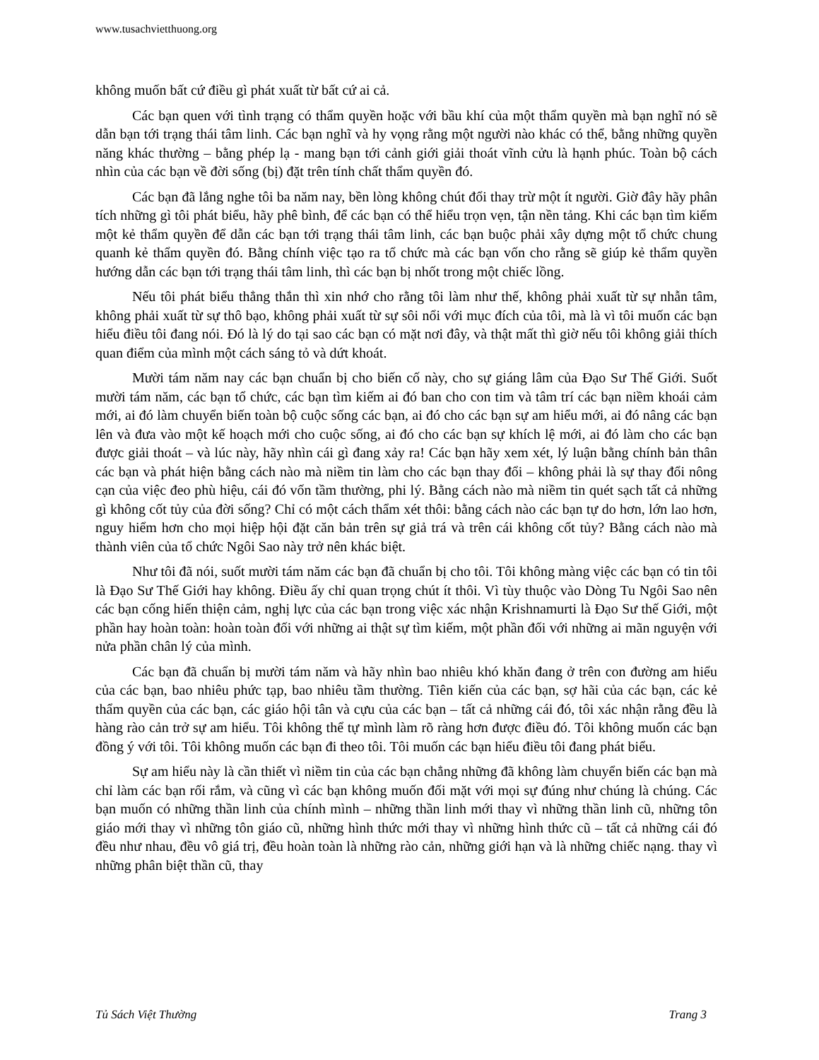www.tusachvietthuong.org
không muốn bất cứ điều gì phát xuất từ bất cứ ai cả.
Các bạn quen với tình trạng có thẩm quyền hoặc với bầu khí của một thẩm quyền mà bạn nghĩ nó sẽ dẫn bạn tới trạng thái tâm linh. Các bạn nghĩ và hy vọng rằng một người nào khác có thể, bằng những quyền năng khác thường – bằng phép lạ - mang bạn tới cảnh giới giải thoát vĩnh cửu là hạnh phúc. Toàn bộ cách nhìn của các bạn về đời sống (bị) đặt trên tính chất thẩm quyền đó.
Các bạn đã lắng nghe tôi ba năm nay, bền lòng không chút đổi thay trừ một ít người. Giờ đây hãy phân tích những gì tôi phát biểu, hãy phê bình, để các bạn có thể hiểu trọn vẹn, tận nền tảng. Khi các bạn tìm kiếm một kẻ thẩm quyền để dẫn các bạn tới trạng thái tâm linh, các bạn buộc phải xây dựng một tổ chức chung quanh kẻ thẩm quyền đó. Bằng chính việc tạo ra tổ chức mà các bạn vốn cho rằng sẽ giúp kẻ thẩm quyền hướng dẫn các bạn tới trạng thái tâm linh, thì các bạn bị nhốt trong một chiếc lồng.
Nếu tôi phát biểu thẳng thắn thì xin nhớ cho rằng tôi làm như thế, không phải xuất từ sự nhẫn tâm, không phải xuất từ sự thô bạo, không phải xuất từ sự sôi nổi với mục đích của tôi, mà là vì tôi muốn các bạn hiểu điều tôi đang nói. Đó là lý do tại sao các bạn có mặt nơi đây, và thật mất thì giờ nếu tôi không giải thích quan điểm của mình một cách sáng tỏ và dứt khoát.
Mười tám năm nay các bạn chuẩn bị cho biến cố này, cho sự giáng lâm của Đạo Sư Thế Giới. Suốt mười tám năm, các bạn tổ chức, các bạn tìm kiếm ai đó ban cho con tim và tâm trí các bạn niềm khoái cảm mới, ai đó làm chuyển biến toàn bộ cuộc sống các bạn, ai đó cho các bạn sự am hiểu mới, ai đó nâng các bạn lên và đưa vào một kế hoạch mới cho cuộc sống, ai đó cho các bạn sự khích lệ mới, ai đó làm cho các bạn được giải thoát – và lúc này, hãy nhìn cái gì đang xảy ra! Các bạn hãy xem xét, lý luận bằng chính bản thân các bạn và phát hiện bằng cách nào mà niềm tin làm cho các bạn thay đổi – không phải là sự thay đổi nông cạn của việc đeo phù hiệu, cái đó vốn tầm thường, phi lý. Bằng cách nào mà niềm tin quét sạch tất cả những gì không cốt tủy của đời sống? Chỉ có một cách thẩm xét thôi: bằng cách nào các bạn tự do hơn, lớn lao hơn, nguy hiểm hơn cho mọi hiệp hội đặt căn bản trên sự giả trá và trên cái không cốt tủy? Bằng cách nào mà thành viên của tổ chức Ngôi Sao này trở nên khác biệt.
Như tôi đã nói, suốt mười tám năm các bạn đã chuẩn bị cho tôi. Tôi không màng việc các bạn có tin tôi là Đạo Sư Thế Giới hay không. Điều ấy chỉ quan trọng chút ít thôi. Vì tùy thuộc vào Dòng Tu Ngôi Sao nên các bạn cống hiến thiện cảm, nghị lực của các bạn trong việc xác nhận Krishnamurti là Đạo Sư thế Giới, một phần hay hoàn toàn: hoàn toàn đối với những ai thật sự tìm kiếm, một phần đối với những ai mãn nguyện với nửa phần chân lý của mình.
Các bạn đã chuẩn bị mười tám năm và hãy nhìn bao nhiêu khó khăn đang ở trên con đường am hiểu của các bạn, bao nhiêu phức tạp, bao nhiêu tầm thường. Tiên kiến của các bạn, sợ hãi của các bạn, các kẻ thẩm quyền của các bạn, các giáo hội tân và cựu của các bạn – tất cả những cái đó, tôi xác nhận rằng đều là hàng rào cản trở sự am hiểu. Tôi không thể tự mình làm rõ ràng hơn được điều đó. Tôi không muốn các bạn đồng ý với tôi. Tôi không muốn các bạn đi theo tôi. Tôi muốn các bạn hiểu điều tôi đang phát biểu.
Sự am hiểu này là cần thiết vì niềm tin của các bạn chẳng những đã không làm chuyển biến các bạn mà chỉ làm các bạn rối rắm, và cũng vì các bạn không muốn đối mặt với mọi sự đúng như chúng là chúng. Các bạn muốn có những thần linh của chính mình – những thần linh mới thay vì những thần linh cũ, những tôn giáo mới thay vì những tôn giáo cũ, những hình thức mới thay vì những hình thức cũ – tất cả những cái đó đều như nhau, đều vô giá trị, đều hoàn toàn là những rào cản, những giới hạn và là những chiếc nạng. thay vì những phân biệt thần cũ, thay
Tủ Sách Việt Thường Trang 3